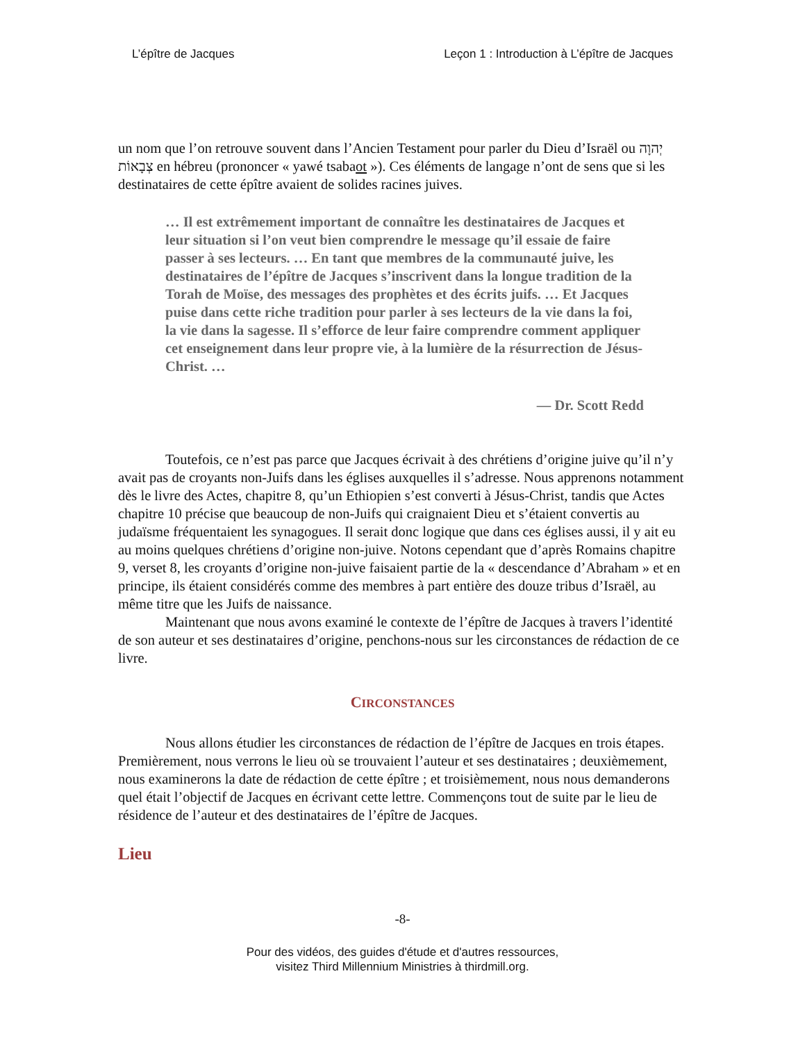L’épître de Jacques Leçon 1 : Introduction à L’épître de Jacques
un nom que l’on retrouve souvent dans l’Ancien Testament pour parler du Dieu d’Israël ou יְהוָה צְבָאוֹת en hébreu (prononcer « yawé tsabaot »). Ces éléments de langage n’ont de sens que si les destinataires de cette épître avaient de solides racines juives.
… Il est extrêmement important de connaître les destinataires de Jacques et leur situation si l’on veut bien comprendre le message qu’il essaie de faire passer à ses lecteurs. … En tant que membres de la communauté juive, les destinataires de l’épître de Jacques s’inscrivent dans la longue tradition de la Torah de Moïse, des messages des prophètes et des écrits juifs. … Et Jacques puise dans cette riche tradition pour parler à ses lecteurs de la vie dans la foi, la vie dans la sagesse. Il s’efforce de leur faire comprendre comment appliquer cet enseignement dans leur propre vie, à la lumière de la résurrection de Jésus-Christ. …
— Dr. Scott Redd
Toutefois, ce n’est pas parce que Jacques écrivait à des chrétiens d’origine juive qu’il n’y avait pas de croyants non-Juifs dans les églises auxquelles il s’adresse. Nous apprenons notamment dès le livre des Actes, chapitre 8, qu’un Ethiopien s’est converti à Jésus-Christ, tandis que Actes chapitre 10 précise que beaucoup de non-Juifs qui craignaient Dieu et s’étaient convertis au judaïsme fréquentaient les synagogues. Il serait donc logique que dans ces églises aussi, il y ait eu au moins quelques chrétiens d’origine non-juive. Notons cependant que d’après Romains chapitre 9, verset 8, les croyants d’origine non-juive faisaient partie de la « descendance d’Abraham » et en principe, ils étaient considérés comme des membres à part entière des douze tribus d’Israël, au même titre que les Juifs de naissance.
Maintenant que nous avons examiné le contexte de l’épître de Jacques à travers l’identité de son auteur et ses destinataires d’origine, penchons-nous sur les circonstances de rédaction de ce livre.
CIRCONSTANCES
Nous allons étudier les circonstances de rédaction de l’épître de Jacques en trois étapes. Premièrement, nous verrons le lieu où se trouvaient l’auteur et ses destinataires ; deuxièmement, nous examinerons la date de rédaction de cette épître ; et troisièmement, nous nous demanderons quel était l’objectif de Jacques en écrivant cette lettre. Commençons tout de suite par le lieu de résidence de l’auteur et des destinataires de l’épître de Jacques.
Lieu
-8-
Pour des vidéos, des guides d'étude et d'autres ressources,
visitez Third Millennium Ministries à thirdmill.org.